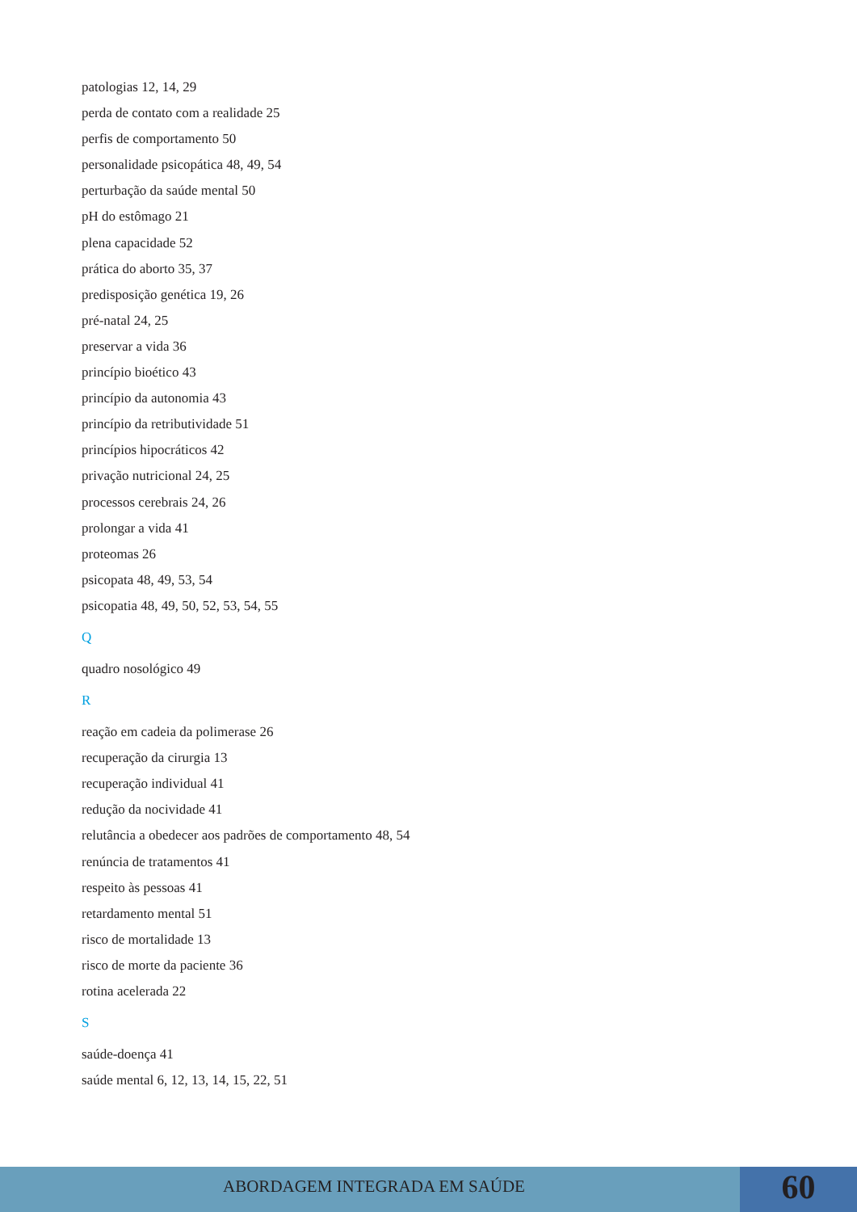patologias 12, 14, 29
perda de contato com a realidade 25
perfis de comportamento 50
personalidade psicopática 48, 49, 54
perturbação da saúde mental 50
pH do estômago 21
plena capacidade 52
prática do aborto 35, 37
predisposição genética 19, 26
pré-natal 24, 25
preservar a vida 36
princípio bioético 43
princípio da autonomia 43
princípio da retributividade 51
princípios hipocráticos 42
privação nutricional 24, 25
processos cerebrais 24, 26
prolongar a vida 41
proteomas 26
psicopata 48, 49, 53, 54
psicopatia 48, 49, 50, 52, 53, 54, 55
Q
quadro nosológico 49
R
reação em cadeia da polimerase 26
recuperação da cirurgia 13
recuperação individual 41
redução da nocividade 41
relutância a obedecer aos padrões de comportamento 48, 54
renúncia de tratamentos 41
respeito às pessoas 41
retardamento mental 51
risco de mortalidade 13
risco de morte da paciente 36
rotina acelerada 22
S
saúde-doença 41
saúde mental 6, 12, 13, 14, 15, 22, 51
ABORDAGEM INTEGRADA EM SAÚDE
60